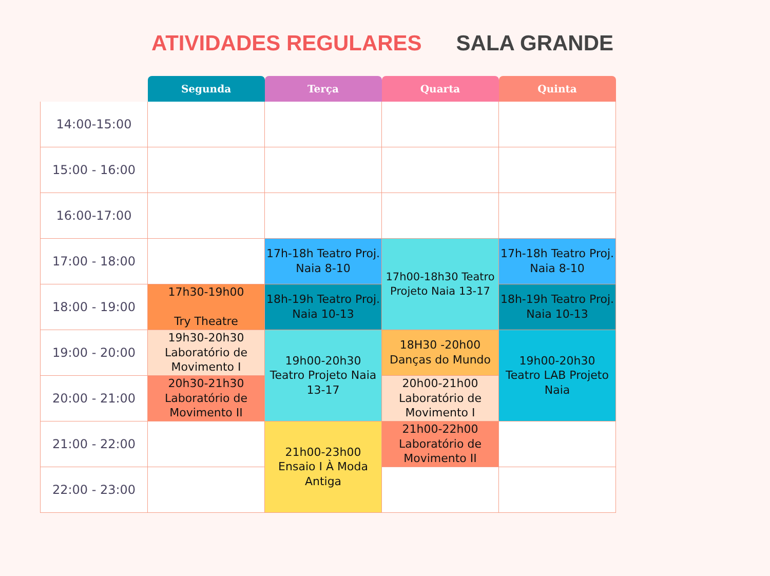ATIVIDADES REGULARES SALA GRANDE
| | Segunda | Terça | Quarta | Quinta |
| --- | --- | --- | --- | --- |
| 14:00-15:00 | | | | |
| 15:00 - 16:00 | | | | |
| 16:00-17:00 | | | | |
| 17:00 - 18:00 | | 17h-18h Teatro Proj. Naia 8-10 | 17h00-18h30 Teatro Projeto Naia 13-17 | 17h-18h Teatro Proj. Naia 8-10 |
| 18:00 - 19:00 | 17h30-19h00 Try Theatre | 18h-19h Teatro Proj. Naia 10-13 | | 18h-19h Teatro Proj. Naia 10-13 |
| 19:00 - 20:00 | 19h30-20h30 Laboratório de Movimento I | 19h00-20h30 Teatro Projeto Naia 13-17 | 18H30 -20h00 Danças do Mundo | 19h00-20h30 Teatro LAB Projeto Naia |
| 20:00 - 21:00 | 20h30-21h30 Laboratório de Movimento II | | 20h00-21h00 Laboratório de Movimento I | |
| 21:00 - 22:00 | | 21h00-23h00 Ensaio I À Moda Antiga | 21h00-22h00 Laboratório de Movimento II | |
| 22:00 - 23:00 | | | | |